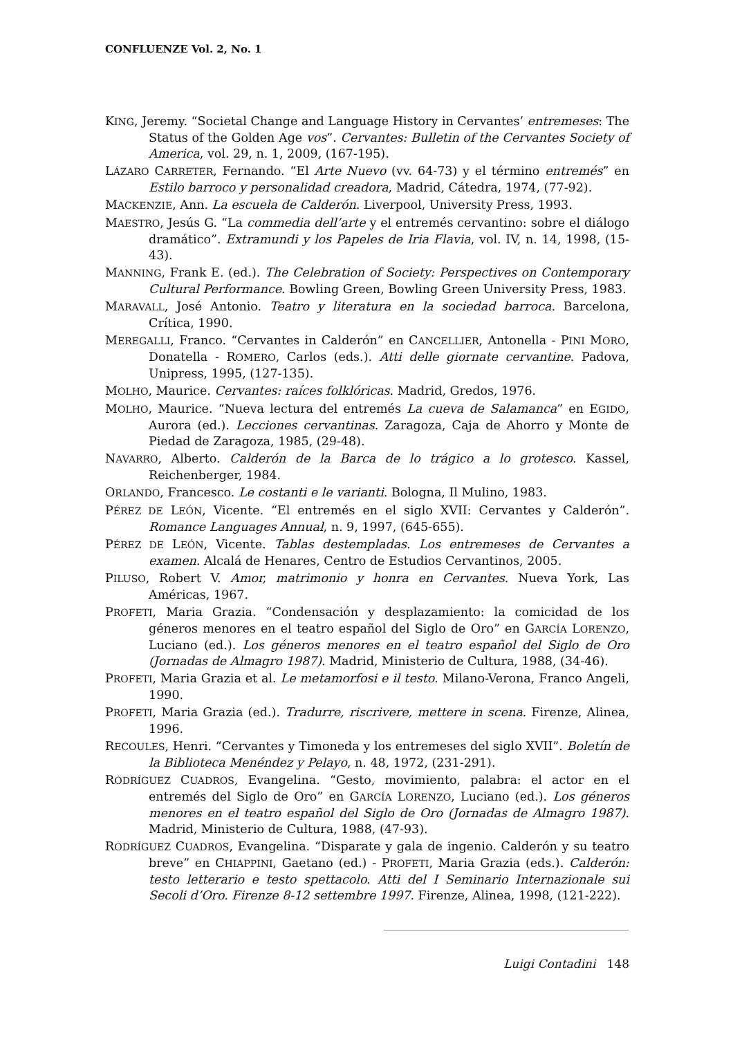CONFLUENZE Vol. 2, No. 1
KING, Jeremy. “Societal Change and Language History in Cervantes’ entremeses: The Status of the Golden Age vos”. Cervantes: Bulletin of the Cervantes Society of America, vol. 29, n. 1, 2009, (167-195).
LÁZARO CARRETER, Fernando. “El Arte Nuevo (vv. 64-73) y el término entremés” en Estilo barroco y personalidad creadora, Madrid, Cátedra, 1974, (77-92).
MACKENZIE, Ann. La escuela de Calderón. Liverpool, University Press, 1993.
MAESTRO, Jesús G. “La commedia dell’arte y el entremés cervantino: sobre el diálogo dramático”. Extramundi y los Papeles de Iria Flavia, vol. IV, n. 14, 1998, (15-43).
MANNING, Frank E. (ed.). The Celebration of Society: Perspectives on Contemporary Cultural Performance. Bowling Green, Bowling Green University Press, 1983.
MARAVALL, José Antonio. Teatro y literatura en la sociedad barroca. Barcelona, Crítica, 1990.
MEREGALLI, Franco. “Cervantes in Calderón” en CANCELLIER, Antonella - PINI MORO, Donatella - ROMERO, Carlos (eds.). Atti delle giornate cervantine. Padova, Unipress, 1995, (127-135).
MOLHO, Maurice. Cervantes: raíces folklóricas. Madrid, Gredos, 1976.
MOLHO, Maurice. “Nueva lectura del entremés La cueva de Salamanca” en EGIDO, Aurora (ed.). Lecciones cervantinas. Zaragoza, Caja de Ahorro y Monte de Piedad de Zaragoza, 1985, (29-48).
NAVARRO, Alberto. Calderón de la Barca de lo trágico a lo grotesco. Kassel, Reichenberger, 1984.
ORLANDO, Francesco. Le costanti e le varianti. Bologna, Il Mulino, 1983.
PÉREZ DE LEÓN, Vicente. “El entremés en el siglo XVII: Cervantes y Calderón”. Romance Languages Annual, n. 9, 1997, (645-655).
PÉREZ DE LEÓN, Vicente. Tablas destempladas. Los entremeses de Cervantes a examen. Alcalá de Henares, Centro de Estudios Cervantinos, 2005.
PILUSO, Robert V. Amor, matrimonio y honra en Cervantes. Nueva York, Las Américas, 1967.
PROFETI, Maria Grazia. “Condensación y desplazamiento: la comicidad de los géneros menores en el teatro español del Siglo de Oro” en GARCÍA LORENZO, Luciano (ed.). Los géneros menores en el teatro español del Siglo de Oro (Jornadas de Almagro 1987). Madrid, Ministerio de Cultura, 1988, (34-46).
PROFETI, Maria Grazia et al. Le metamorfosi e il testo. Milano-Verona, Franco Angeli, 1990.
PROFETI, Maria Grazia (ed.). Tradurre, riscrivere, mettere in scena. Firenze, Alinea, 1996.
RECOULES, Henri. “Cervantes y Timoneda y los entremeses del siglo XVII”. Boletín de la Biblioteca Menéndez y Pelayo, n. 48, 1972, (231-291).
RODRÍGUEZ CUADROS, Evangelina. “Gesto, movimiento, palabra: el actor en el entremés del Siglo de Oro” en GARCÍA LORENZO, Luciano (ed.). Los géneros menores en el teatro español del Siglo de Oro (Jornadas de Almagro 1987). Madrid, Ministerio de Cultura, 1988, (47-93).
RODRÍGUEZ CUADROS, Evangelina. “Disparate y gala de ingenio. Calderón y su teatro breve” en CHIAPPINI, Gaetano (ed.) - PROFETI, Maria Grazia (eds.). Calderón: testo letterario e testo spettacolo. Atti del I Seminario Internazionale sui Secoli d’Oro. Firenze 8-12 settembre 1997. Firenze, Alinea, 1998, (121-222).
Luigi Contadini 148